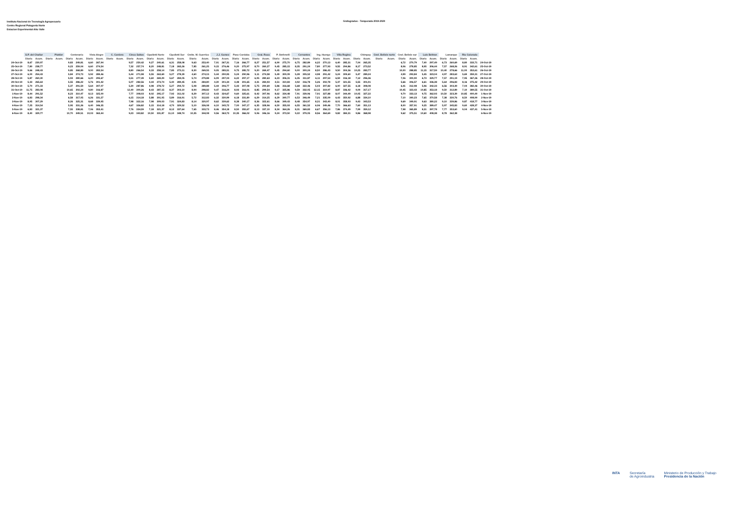Instituto Nacional de Tecnología Agropecuaria
Centro Regional Patagonia Norte
Estacion Experimental Alto Valle
Grafogrados - Temporada 2019-2020
| | S.P. del Chañar | | Plottier | | Centenario | | Vista Alegre | | C. Cordero | | Cinco Saltos | | Cipolletti Norte | | Cipolletti Sur | | Cmlte. M. Guerrico | | J.J. Gomez | | Paso Cordoba | | Gral. Roca | | P. Stefenelli | | Cervantes | | Ing. Huergo | | Villa Regina | | Chimpay | | Cnel. Belisle norte | | Cnel. Belisle sur | | Luis Beltran | | Lamarque | | Rio Colorado | | |
| --- | --- | --- | --- | --- | --- | --- | --- | --- | --- | --- | --- | --- | --- | --- | --- | --- | --- | --- | --- | --- | --- | --- | --- | --- | --- | --- | --- | --- | --- | --- | --- | --- | --- | --- | --- | --- | --- | --- | --- | --- | --- | --- | --- | --- | --- |
| | Diario | Acum. | Diario | Acum. | Diario | Acum. | Diario | Acum. | Diario | Acum. | Diario | Acum. | Diario | Acum. | Diario | Acum. | Diario | Acum. | Diario | Acum. | Diario | Acum. | Diario | Acum. | Diario | Acum. | Diario | Acum. | Diario | Acum. | Diario | Acum. | Diario | Acum. | Diario | Acum. | Diario | Acum. | Diario | Acum. | Diario | Acum. | Diario | Acum. | |
| 24-Oct-19 | 8,67 | 230,97 | | | 9,83 | 249,81 | 6,60 | 267,94 | | | 9,57 | 250,42 | 9,27 | 240,61 | 6,31 | 258,08 | 9,63 | 253,40 | 7,01 | 267,31 | 7,16 | 266,77 | 8,27 | 251,57 | 6,90 | 275,70 | 6,75 | 282,89 | 6,22 | 270,13 | 6,40 | 285,31 | 7,04 | 265,35 | | | 6,72 | 270,79 | 7,40 | 297,49 | 6,73 | 260,69 | 8,80 | 333,71 | 24-Oct-19 |
| 25-Oct-19 | 7,80 | 238,77 | | | 9,23 | 259,04 | 6,60 | 274,54 | | | 7,32 | 257,74 | 8,20 | 248,81 | 7,18 | 265,26 | 7,85 | 261,25 | 9,15 | 276,46 | 9,20 | 275,97 | 8,70 | 260,27 | 9,45 | 285,15 | 8,35 | 291,24 | 7,80 | 277,93 | 9,55 | 294,86 | 8,17 | 273,52 | | | 8,06 | 278,85 | 8,95 | 306,44 | 7,57 | 268,26 | 8,91 | 342,61 | 25-Oct-19 |
| 26-Oct-19 | 9,66 | 248,43 | | | 9,85 | 268,89 | 9,00 | 283,54 | | | 8,80 | 266,54 | 9,33 | 258,14 | 7,85 | 273,11 | 8,30 | 269,55 | 9,05 | 285,51 | 9,75 | 285,72 | 9,20 | 269,47 | 9,45 | 294,60 | 9,00 | 300,24 | 8,50 | 286,43 | 9,50 | 304,36 | 10,25 | 283,77 | | | 10,00 | 288,85 | 11,15 | 317,59 | 10,40 | 278,66 | 11,00 | 353,61 | 26-Oct-19 |
| 27-Oct-19 | 6,00 | 254,43 | | | 5,84 | 274,73 | 5,92 | 289,46 | | | 5,44 | 271,98 | 5,55 | 263,69 | 5,27 | 278,39 | 4,60 | 274,15 | 5,44 | 290,95 | 5,24 | 290,96 | 5,11 | 274,58 | 5,49 | 300,09 | 5,28 | 305,52 | 4,98 | 291,42 | 5,24 | 309,60 | 5,47 | 289,24 | | | 4,99 | 293,84 | 5,45 | 323,04 | 4,97 | 283,63 | 5,69 | 359,31 | 27-Oct-19 |
| 28-Oct-19 | 5,87 | 260,30 | | | 5,93 | 280,66 | 6,20 | 295,67 | | | 5,51 | 277,49 | 5,60 | 269,29 | 5,67 | 284,05 | 5,74 | 279,88 | 6,09 | 297,04 | 6,22 | 297,17 | 6,05 | 280,63 | 6,23 | 306,31 | 6,35 | 311,87 | 6,11 | 297,53 | 6,59 | 316,18 | 7,12 | 296,36 | | | 7,06 | 300,90 | 6,73 | 329,77 | 7,57 | 291,19 | 7,95 | 367,26 | 28-Oct-19 |
| 29-Oct-19 | 5,33 | 265,63 | | | 5,55 | 286,22 | 5,76 | 301,42 | | | 5,07 | 282,56 | 4,44 | 273,74 | 5,40 | 289,45 | 4,91 | 284,80 | 4,30 | 301,34 | 4,48 | 301,65 | 4,31 | 284,93 | 4,51 | 310,83 | 4,92 | 316,78 | 5,26 | 302,78 | 5,37 | 321,55 | 5,55 | 301,91 | | | 5,66 | 306,57 | 6,61 | 336,38 | 5,64 | 296,83 | 8,16 | 375,42 | 29-Oct-19 |
| 30-Oct-19 | 5,70 | 271,33 | | | 5,37 | 291,59 | 5,64 | 307,07 | | | 5,30 | 287,86 | 4,98 | 278,72 | 5,27 | 294,72 | 5,08 | 289,88 | 5,44 | 306,77 | 5,43 | 307,08 | 5,75 | 290,69 | 5,86 | 316,68 | 5,68 | 322,46 | 5,03 | 307,82 | 6,00 | 327,55 | 6,18 | 308,08 | | | 6,41 | 312,98 | 5,96 | 342,33 | 6,56 | 303,39 | 7,04 | 382,46 | 30-Oct-19 |
| 31-Oct-19 | 11,75 | 283,08 | | | 10,65 | 302,24 | 9,80 | 316,87 | | | 12,40 | 300,26 | 8,43 | 287,15 | 8,37 | 303,10 | 8,94 | 298,82 | 9,47 | 316,24 | 8,93 | 316,01 | 8,85 | 299,54 | 9,17 | 325,86 | 9,59 | 332,05 | 12,15 | 319,97 | 8,87 | 336,42 | 9,09 | 317,17 | | | 10,45 | 323,43 | 10,85 | 353,18 | 9,50 | 312,89 | 7,10 | 389,55 | 31-Oct-19 |
| 1-Nov-19 | 8,44 | 291,52 | | | 8,23 | 310,47 | 8,13 | 325,00 | | | 7,77 | 308,03 | 8,02 | 295,17 | 7,92 | 311,02 | 8,29 | 307,12 | 8,43 | 324,67 | 9,60 | 325,61 | 8,42 | 307,96 | 8,62 | 334,48 | 7,91 | 339,96 | 7,91 | 327,88 | 8,07 | 344,49 | 10,05 | 327,22 | | | 9,70 | 333,13 | 9,75 | 362,93 | 10,50 | 323,39 | 10,85 | 400,40 | 1-Nov-19 |
| 2-Nov-19 | 6,83 | 298,34 | | | 6,58 | 317,05 | 6,26 | 331,27 | | | 6,15 | 314,18 | 5,88 | 301,05 | 5,89 | 316,91 | 5,72 | 312,83 | 6,32 | 330,99 | 6,18 | 331,80 | 6,29 | 314,25 | 6,29 | 340,77 | 6,53 | 346,49 | 7,21 | 335,09 | 6,43 | 350,92 | 6,88 | 334,10 | | | 7,10 | 340,23 | 7,65 | 370,58 | 7,38 | 330,76 | 8,50 | 408,90 | 2-Nov-19 |
| 3-Nov-19 | 8,95 | 307,29 | | | 8,26 | 325,31 | 8,68 | 339,95 | | | 7,98 | 322,16 | 7,98 | 309,03 | 7,91 | 324,83 | 8,14 | 320,97 | 8,62 | 339,62 | 8,38 | 340,17 | 8,36 | 322,61 | 8,66 | 349,43 | 8,48 | 354,97 | 8,31 | 343,40 | 8,01 | 358,93 | 9,43 | 343,53 | | | 9,69 | 349,91 | 9,63 | 380,22 | 9,10 | 339,86 | 9,87 | 418,77 | 3-Nov-19 |
| 4-Nov-19 | 7,25 | 314,54 | | | 5,95 | 331,26 | 6,40 | 346,35 | | | 4,67 | 326,82 | 5,15 | 314,18 | 4,70 | 329,52 | 5,10 | 326,08 | 6,10 | 345,72 | 7,00 | 347,17 | 6,35 | 328,96 | 6,50 | 355,93 | 6,55 | 361,52 | 6,06 | 349,46 | 7,70 | 366,63 | 7,60 | 351,13 | | | 8,00 | 357,91 | 9,25 | 389,47 | 5,97 | 345,83 | 9,60 | 428,37 | 4-Nov-19 |
| 5-Nov-19 | 6,83 | 321,37 | | | 7,55 | 338,81 | 7,06 | 353,41 | | | 7,76 | 334,59 | 7,18 | 321,37 | 8,12 | 337,64 | 7,65 | 333,73 | 8,46 | 354,18 | 8,50 | 355,67 | 8,13 | 337,10 | 8,34 | 364,26 | 8,31 | 369,83 | 6,67 | 356,13 | 7,86 | 374,49 | 7,99 | 359,12 | | | 7,98 | 365,89 | 8,31 | 397,78 | 7,77 | 353,60 | 9,04 | 437,41 | 5-Nov-19 |
| 6-Nov-19 | 8,40 | 329,77 | | | 10,70 | 349,51 | 10,03 | 363,44 | | | 9,23 | 343,82 | 10,50 | 331,87 | 11,10 | 348,74 | 10,35 | 344,08 | 9,56 | 363,73 | 10,35 | 366,02 | 9,06 | 346,16 | 9,24 | 373,50 | 9,22 | 379,05 | 8,56 | 364,69 | 9,82 | 384,31 | 9,86 | 368,98 | | | 9,62 | 375,51 | 10,60 | 408,38 | 8,78 | 362,38 | | | 6-Nov-19 |
INTA Secretaría
de Agroindustria
Ministerio de Producción y Trabajo
Presidencia de la Nación